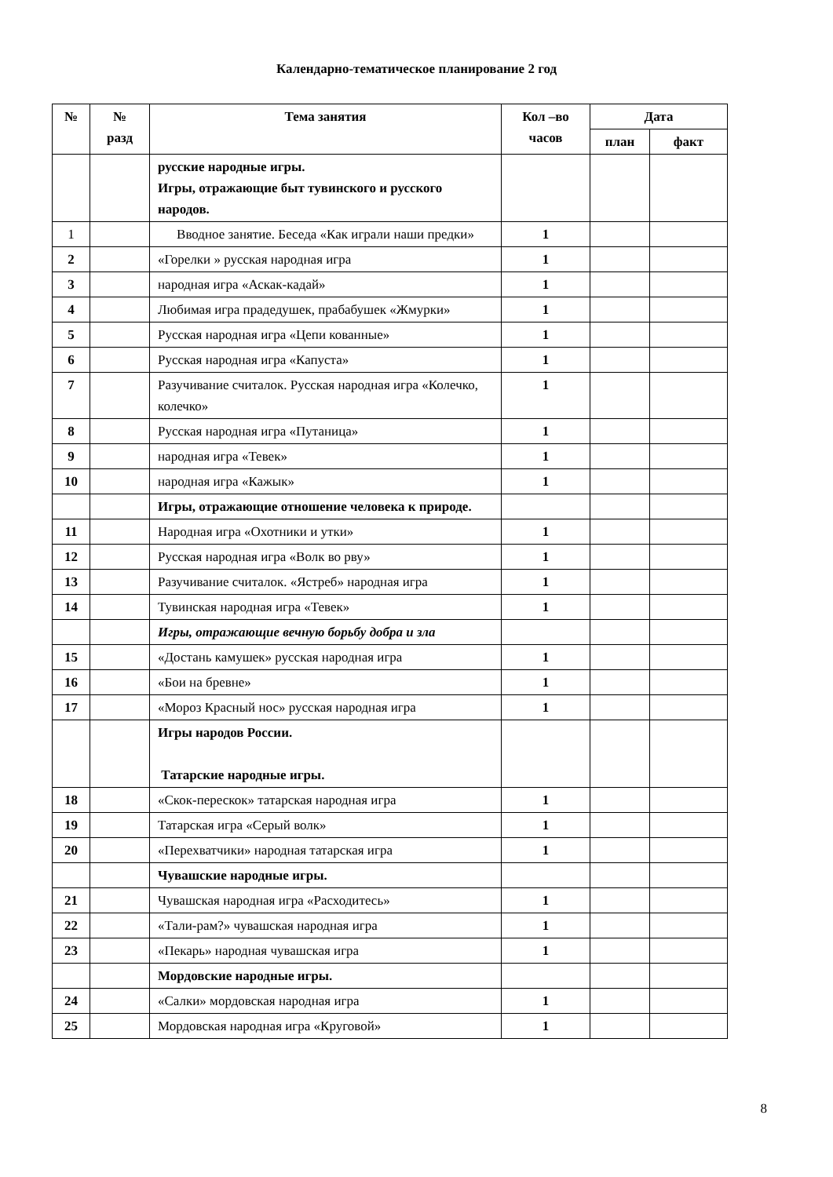Календарно-тематическое планирование 2 год
| № | № разд | Тема занятия | Кол –во часов | Дата | |
| --- | --- | --- | --- | --- | --- |
| | | | | план | факт |
| | | русские народные игры. Игры, отражающие быт тувинского и русского народов. | | | |
| 1 | | Вводное занятие. Беседа «Как играли наши предки» | 1 | | |
| 2 | | «Горелки » русская народная игра | 1 | | |
| 3 | | народная игра «Аскак-кадай» | 1 | | |
| 4 | | Любимая игра прадедушек, прабабушек «Жмурки» | 1 | | |
| 5 | | Русская народная игра «Цепи кованные» | 1 | | |
| 6 | | Русская народная игра «Капуста» | 1 | | |
| 7 | | Разучивание считалок. Русская народная игра «Колечко, колечко» | 1 | | |
| 8 | | Русская народная игра «Путаница» | 1 | | |
| 9 | | народная игра «Тевек» | 1 | | |
| 10 | | народная игра «Кажык» | 1 | | |
| | | Игры, отражающие отношение человека к природе. | | | |
| 11 | | Народная игра «Охотники и утки» | 1 | | |
| 12 | | Русская народная игра «Волк во рву» | 1 | | |
| 13 | | Разучивание считалок. «Ястреб» народная игра | 1 | | |
| 14 | | Тувинская народная игра «Тевек» | 1 | | |
| | | Игры, отражающие вечную борьбу добра и зла | | | |
| 15 | | «Достань камушек» русская народная игра | 1 | | |
| 16 | | «Бои на бревне» | 1 | | |
| 17 | | «Мороз Красный нос» русская народная игра | 1 | | |
| | | Игры народов России. Татарские народные игры. | | | |
| 18 | | «Скок-перескок» татарская народная игра | 1 | | |
| 19 | | Татарская игра «Серый волк» | 1 | | |
| 20 | | «Перехватчики» народная татарская игра | 1 | | |
| | | Чувашские народные игры. | | | |
| 21 | | Чувашская народная игра «Расходитесь» | 1 | | |
| 22 | | «Тали-рам?» чувашская народная игра | 1 | | |
| 23 | | «Пекарь» народная чувашская игра | 1 | | |
| | | Мордовские народные игры. | | | |
| 24 | | «Салки» мордовская народная игра | 1 | | |
| 25 | | Мордовская народная игра «Круговой» | 1 | | |
8